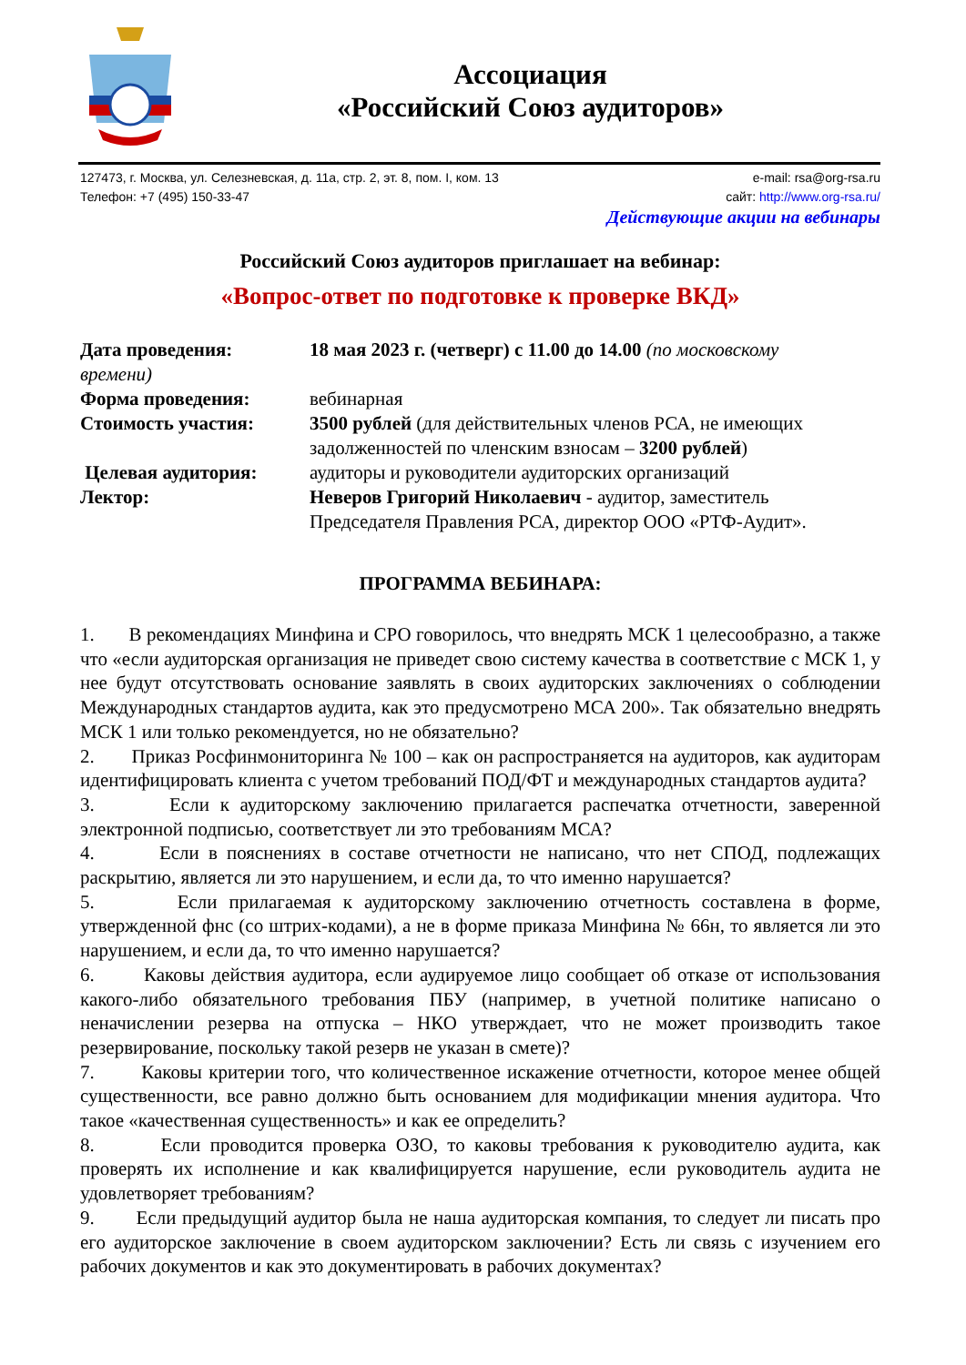Ассоциация
«Российский Союз аудиторов»
127473, г. Москва, ул. Селезневская, д. 11а, стр. 2, эт. 8, пом. I, ком. 13
Телефон: +7 (495) 150-33-47
e-mail: rsa@org-rsa.ru
сайт: http://www.org-rsa.ru/
Действующие акции на вебинары
Российский Союз аудиторов приглашает на вебинар:
«Вопрос-ответ по подготовке к проверке ВКД»
Дата проведения: 18 мая 2023 г. (четверг) с 11.00 до 14.00 (по московскому
времени)
Форма проведения: вебинарная
Стоимость участия: 3500 рублей (для действительных членов РСА, не имеющих задолженностей по членским взносам – 3200 рублей)
Целевая аудитория: аудиторы и руководители аудиторских организаций
Лектор: Неверов Григорий Николаевич - аудитор, заместитель Председателя Правления РСА, директор ООО «РТФ-Аудит».
ПРОГРАММА ВЕБИНАРА:
1. В рекомендациях Минфина и СРО говорилось, что внедрять МСК 1 целесообразно, а также что «если аудиторская организация не приведет свою систему качества в соответствие с МСК 1, у нее будут отсутствовать основание заявлять в своих аудиторских заключениях о соблюдении Международных стандартов аудита, как это предусмотрено МСА 200». Так обязательно внедрять МСК 1 или только рекомендуется, но не обязательно?
2. Приказ Росфинмониторинга № 100 – как он распространяется на аудиторов, как аудиторам идентифицировать клиента с учетом требований ПОД/ФТ и международных стандартов аудита?
3. Если к аудиторскому заключению прилагается распечатка отчетности, заверенной электронной подписью, соответствует ли это требованиям МСА?
4. Если в пояснениях в составе отчетности не написано, что нет СПОД, подлежащих раскрытию, является ли это нарушением, и если да, то что именно нарушается?
5. Если прилагаемая к аудиторскому заключению отчетность составлена в форме, утвержденной фнс (со штрих-кодами), а не в форме приказа Минфина № 66н, то является ли это нарушением, и если да, то что именно нарушается?
6. Каковы действия аудитора, если аудируемое лицо сообщает об отказе от использования какого-либо обязательного требования ПБУ (например, в учетной политике написано о неначислении резерва на отпуска – НКО утверждает, что не может производить такое резервирование, поскольку такой резерв не указан в смете)?
7. Каковы критерии того, что количественное искажение отчетности, которое менее общей существенности, все равно должно быть основанием для модификации мнения аудитора. Что такое «качественная существенность» и как ее определить?
8. Если проводится проверка ОЗО, то каковы требования к руководителю аудита, как проверять их исполнение и как квалифицируется нарушение, если руководитель аудита не удовлетворяет требованиям?
9. Если предыдущий аудитор была не наша аудиторская компания, то следует ли писать про его аудиторское заключение в своем аудиторском заключении? Есть ли связь с изучением его рабочих документов и как это документировать в рабочих документах?